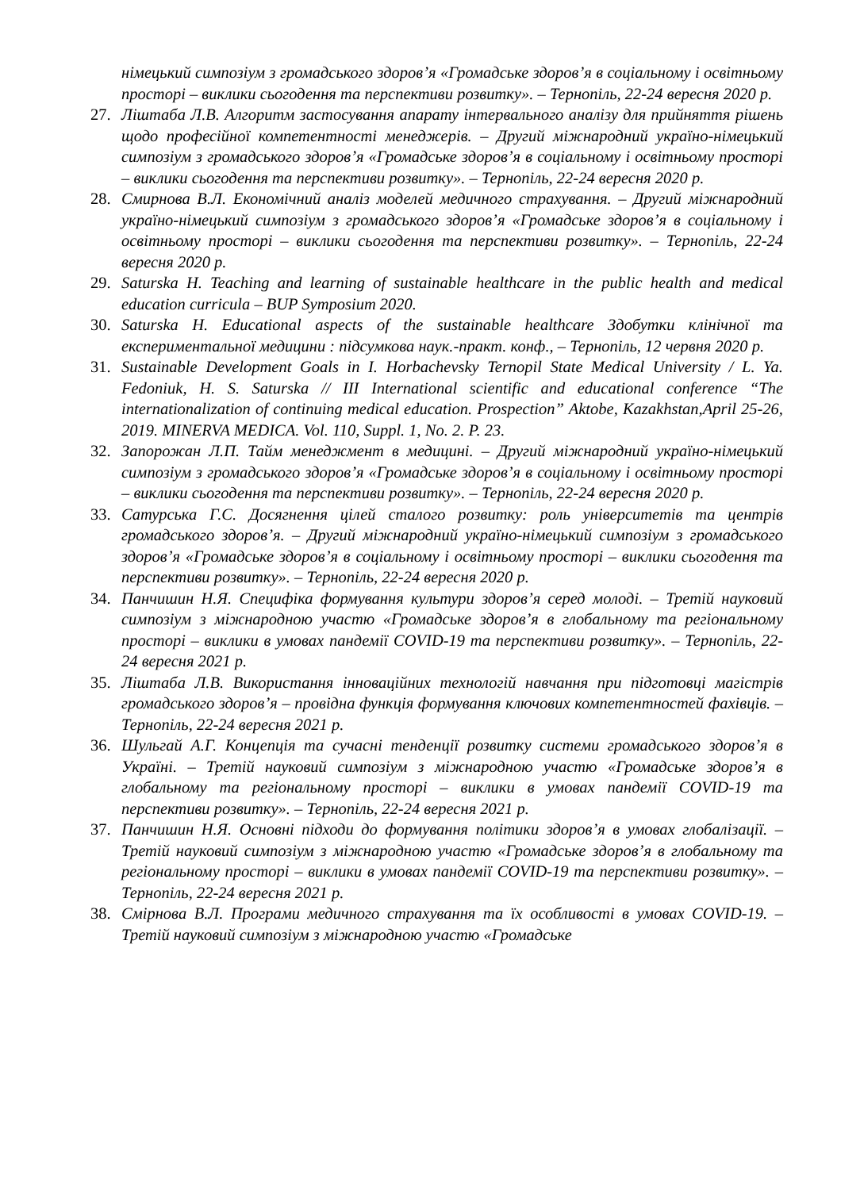німецький симпозіум з громадського здоров’я «Громадське здоров’я в соціальному і освітньому просторі – виклики сьогодення та перспективи розвитку». – Тернопіль, 22-24 вересня 2020 р.
27. Ліштаба Л.В. Алгоритм застосування апарату інтервального аналізу для прийняття рішень щодо професійної компетентності менеджерів. – Другий міжнародний україно-німецький симпозіум з громадського здоров’я «Громадське здоров’я в соціальному і освітньому просторі – виклики сьогодення та перспективи розвитку». – Тернопіль, 22-24 вересня 2020 р.
28. Смирнова В.Л. Економічний аналіз моделей медичного страхування. – Другий міжнародний україно-німецький симпозіум з громадського здоров’я «Громадське здоров’я в соціальному і освітньому просторі – виклики сьогодення та перспективи розвитку». – Тернопіль, 22-24 вересня 2020 р.
29. Saturska H. Teaching and learning of sustainable healthcare in the public health and medical education curricula – BUP Symposium 2020.
30. Saturska H. Educational aspects of the sustainable healthcare Здобутки клінічної та експериментальної медицини : підсумкова наук.-практ. конф., – Тернопіль, 12 червня 2020 р.
31. Sustainable Development Goals in I. Horbachevsky Ternopil State Medical University / L. Ya. Fedoniuk, H. S. Saturska // III International scientific and educational conference “The internationalization of continuing medical education. Prospection” Aktobe, Kazakhstan,April 25-26, 2019. MINERVA MEDICA. Vol. 110, Suppl. 1, No. 2. P. 23.
32. Запорожан Л.П. Тайм менеджмент в медицині. – Другий міжнародний україно-німецький симпозіум з громадського здоров’я «Громадське здоров’я в соціальному і освітньому просторі – виклики сьогодення та перспективи розвитку». – Тернопіль, 22-24 вересня 2020 р.
33. Сатурська Г.С. Досягнення цілей сталого розвитку: роль університетів та центрів громадського здоров’я. – Другий міжнародний україно-німецький симпозіум з громадського здоров’я «Громадське здоров’я в соціальному і освітньому просторі – виклики сьогодення та перспективи розвитку». – Тернопіль, 22-24 вересня 2020 р.
34. Панчишин Н.Я. Специфіка формування культури здоров’я серед молоді. – Третій науковий симпозіум з міжнародною участю «Громадське здоров’я в глобальному та регіональному просторі – виклики в умовах пандемії COVID-19 та перспективи розвитку». – Тернопіль, 22-24 вересня 2021 р.
35. Ліштаба Л.В. Використання інноваційних технологій навчання при підготовці магістрів громадського здоров’я – провідна функція формування ключових компетентностей фахівців. – Тернопіль, 22-24 вересня 2021 р.
36. Шульгай А.Г. Концепція та сучасні тенденції розвитку системи громадського здоров’я в Україні. – Третій науковий симпозіум з міжнародною участю «Громадське здоров’я в глобальному та регіональному просторі – виклики в умовах пандемії COVID-19 та перспективи розвитку». – Тернопіль, 22-24 вересня 2021 р.
37. Панчишин Н.Я. Основні підходи до формування політики здоров’я в умовах глобалізації. – Третій науковий симпозіум з міжнародною участю «Громадське здоров’я в глобальному та регіональному просторі – виклики в умовах пандемії COVID-19 та перспективи розвитку». – Тернопіль, 22-24 вересня 2021 р.
38. Смірнова В.Л. Програми медичного страхування та їх особливості в умовах COVID-19. – Третій науковий симпозіум з міжнародною участю «Громадське